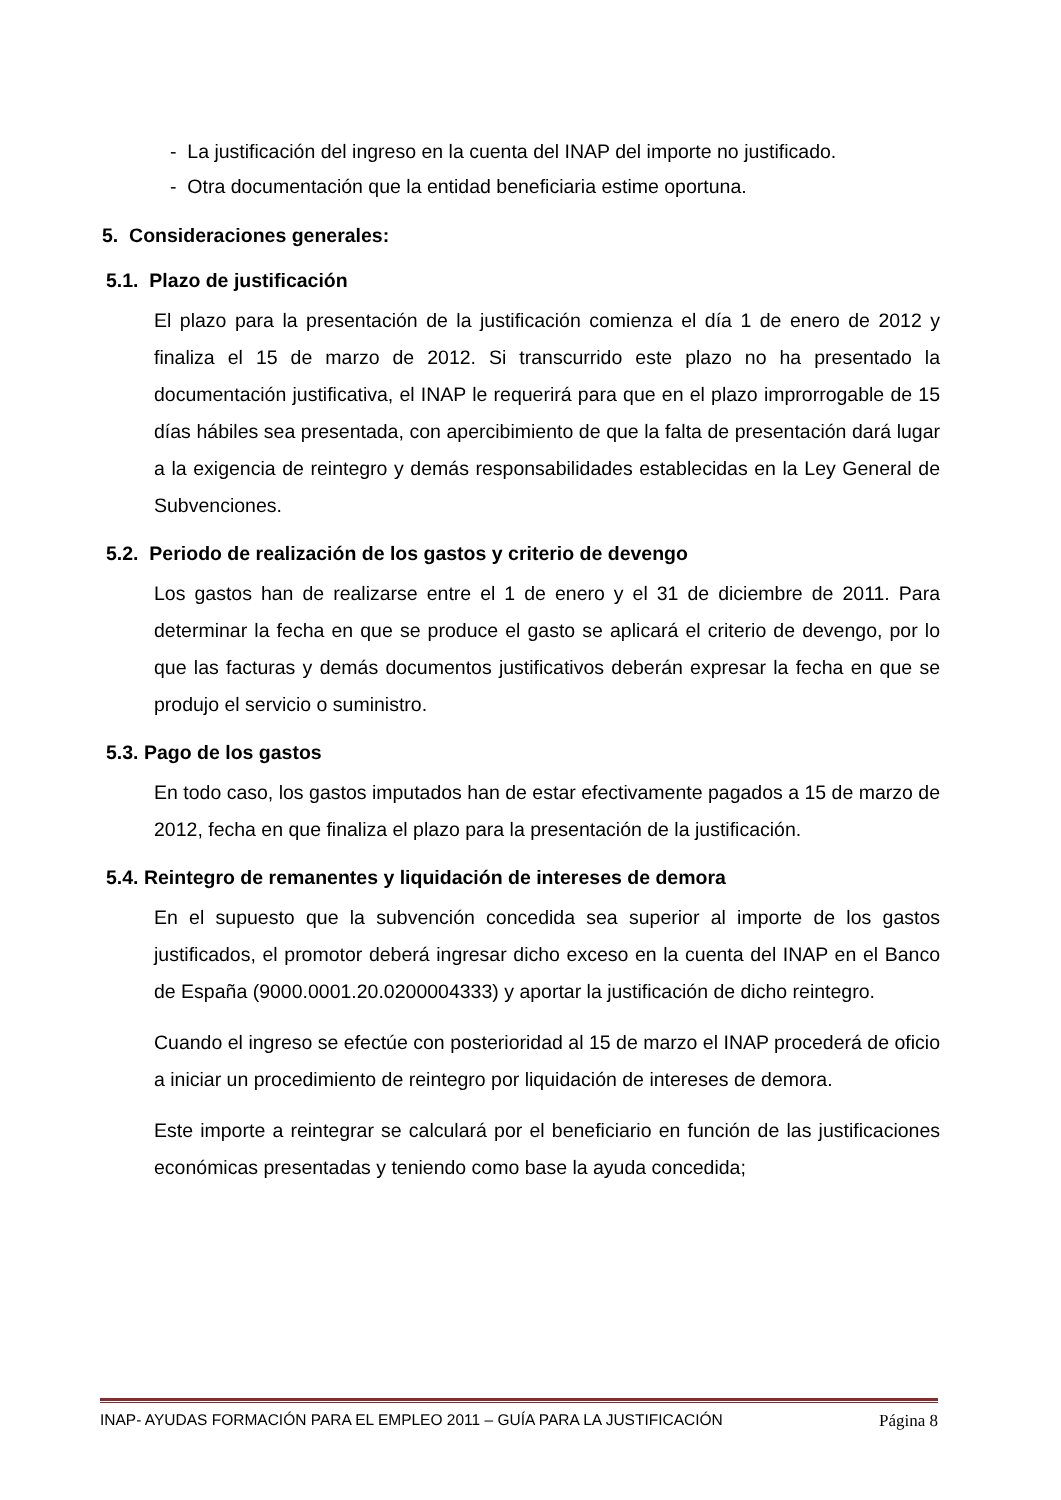- La justificación del ingreso en la cuenta del INAP del importe no justificado.
- Otra documentación que la entidad beneficiaria estime oportuna.
5. Consideraciones generales:
5.1. Plazo de justificación
El plazo para la presentación de la justificación comienza el día 1 de enero de 2012 y finaliza el 15 de marzo de 2012. Si transcurrido este plazo no ha presentado la documentación justificativa, el INAP le requerirá para que en el plazo improrrogable de 15 días hábiles sea presentada, con apercibimiento de que la falta de presentación dará lugar a la exigencia de reintegro y demás responsabilidades establecidas en la Ley General de Subvenciones.
5.2. Periodo de realización de los gastos y criterio de devengo
Los gastos han de realizarse entre el 1 de enero y el 31 de diciembre de 2011. Para determinar la fecha en que se produce el gasto se aplicará el criterio de devengo, por lo que las facturas y demás documentos justificativos deberán expresar la fecha en que se produjo el servicio o suministro.
5.3. Pago de los gastos
En todo caso, los gastos imputados han de estar efectivamente pagados a 15 de marzo de 2012, fecha en que finaliza el plazo para la presentación de la justificación.
5.4. Reintegro de remanentes y liquidación de intereses de demora
En el supuesto que la subvención concedida sea superior al importe de los gastos justificados, el promotor deberá ingresar dicho exceso en la cuenta del INAP en el Banco de España (9000.0001.20.0200004333) y aportar la justificación de dicho reintegro.
Cuando el ingreso se efectúe con posterioridad al 15 de marzo el INAP procederá de oficio a iniciar un procedimiento de reintegro por liquidación de intereses de demora.
Este importe a reintegrar se calculará por el beneficiario en función de las justificaciones económicas presentadas y teniendo como base la ayuda concedida;
INAP- AYUDAS FORMACIÓN PARA EL EMPLEO 2011 – GUÍA PARA LA JUSTIFICACIÓN Página 8